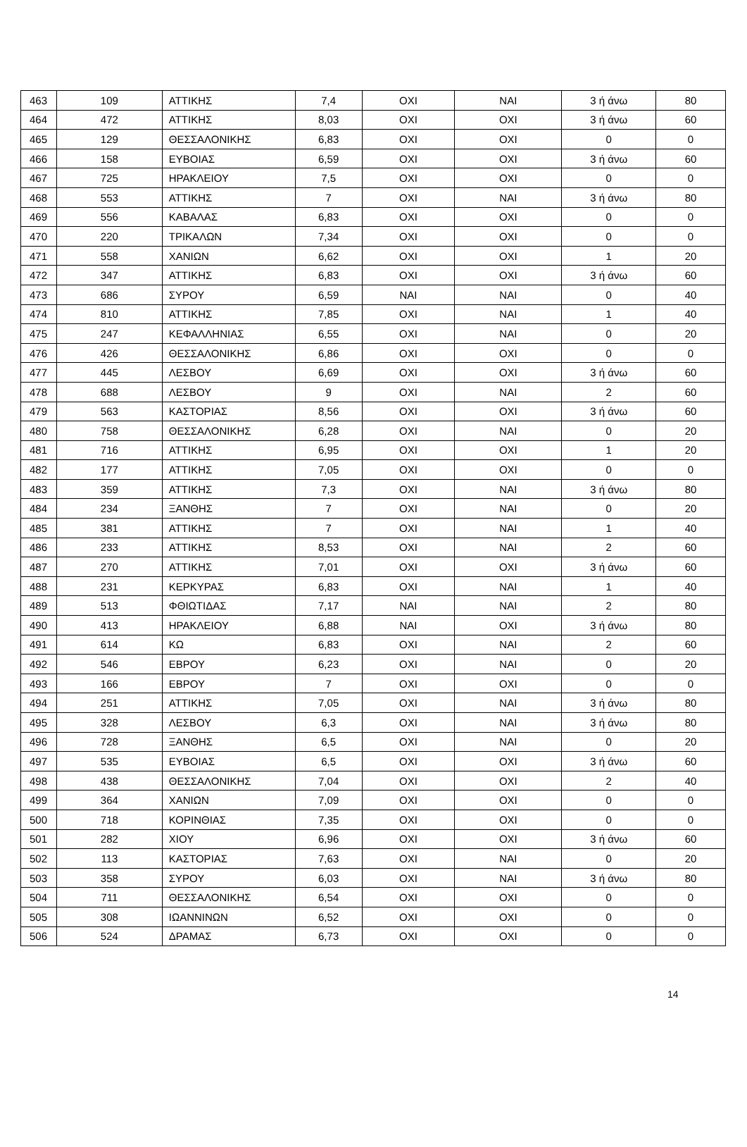| 463 | 109 | ΑΤΤΙΚΗΣ | 7,4 | ΟΧΙ | ΝΑΙ | 3 ή άνω | 80 |
| 464 | 472 | ΑΤΤΙΚΗΣ | 8,03 | ΟΧΙ | ΟΧΙ | 3 ή άνω | 60 |
| 465 | 129 | ΘΕΣΣΑΛΟΝΙΚΗΣ | 6,83 | ΟΧΙ | ΟΧΙ | 0 | 0 |
| 466 | 158 | ΕΥΒΟΙΑΣ | 6,59 | ΟΧΙ | ΟΧΙ | 3 ή άνω | 60 |
| 467 | 725 | ΗΡΑΚΛΕΙΟΥ | 7,5 | ΟΧΙ | ΟΧΙ | 0 | 0 |
| 468 | 553 | ΑΤΤΙΚΗΣ | 7 | ΟΧΙ | ΝΑΙ | 3 ή άνω | 80 |
| 469 | 556 | ΚΑΒΑΛΑΣ | 6,83 | ΟΧΙ | ΟΧΙ | 0 | 0 |
| 470 | 220 | ΤΡΙΚΑΛΩΝ | 7,34 | ΟΧΙ | ΟΧΙ | 0 | 0 |
| 471 | 558 | ΧΑΝΙΩΝ | 6,62 | ΟΧΙ | ΟΧΙ | 1 | 20 |
| 472 | 347 | ΑΤΤΙΚΗΣ | 6,83 | ΟΧΙ | ΟΧΙ | 3 ή άνω | 60 |
| 473 | 686 | ΣΥΡΟΥ | 6,59 | ΝΑΙ | ΝΑΙ | 0 | 40 |
| 474 | 810 | ΑΤΤΙΚΗΣ | 7,85 | ΟΧΙ | ΝΑΙ | 1 | 40 |
| 475 | 247 | ΚΕΦΑΛΛΗΝΙΑΣ | 6,55 | ΟΧΙ | ΝΑΙ | 0 | 20 |
| 476 | 426 | ΘΕΣΣΑΛΟΝΙΚΗΣ | 6,86 | ΟΧΙ | ΟΧΙ | 0 | 0 |
| 477 | 445 | ΛΕΣΒΟΥ | 6,69 | ΟΧΙ | ΟΧΙ | 3 ή άνω | 60 |
| 478 | 688 | ΛΕΣΒΟΥ | 9 | ΟΧΙ | ΝΑΙ | 2 | 60 |
| 479 | 563 | ΚΑΣΤΟΡΙΑΣ | 8,56 | ΟΧΙ | ΟΧΙ | 3 ή άνω | 60 |
| 480 | 758 | ΘΕΣΣΑΛΟΝΙΚΗΣ | 6,28 | ΟΧΙ | ΝΑΙ | 0 | 20 |
| 481 | 716 | ΑΤΤΙΚΗΣ | 6,95 | ΟΧΙ | ΟΧΙ | 1 | 20 |
| 482 | 177 | ΑΤΤΙΚΗΣ | 7,05 | ΟΧΙ | ΟΧΙ | 0 | 0 |
| 483 | 359 | ΑΤΤΙΚΗΣ | 7,3 | ΟΧΙ | ΝΑΙ | 3 ή άνω | 80 |
| 484 | 234 | ΞΑΝΘΗΣ | 7 | ΟΧΙ | ΝΑΙ | 0 | 20 |
| 485 | 381 | ΑΤΤΙΚΗΣ | 7 | ΟΧΙ | ΝΑΙ | 1 | 40 |
| 486 | 233 | ΑΤΤΙΚΗΣ | 8,53 | ΟΧΙ | ΝΑΙ | 2 | 60 |
| 487 | 270 | ΑΤΤΙΚΗΣ | 7,01 | ΟΧΙ | ΟΧΙ | 3 ή άνω | 60 |
| 488 | 231 | ΚΕΡΚΥΡΑΣ | 6,83 | ΟΧΙ | ΝΑΙ | 1 | 40 |
| 489 | 513 | ΦΘΙΩΤΙΔΑΣ | 7,17 | ΝΑΙ | ΝΑΙ | 2 | 80 |
| 490 | 413 | ΗΡΑΚΛΕΙΟΥ | 6,88 | ΝΑΙ | ΟΧΙ | 3 ή άνω | 80 |
| 491 | 614 | ΚΩ | 6,83 | ΟΧΙ | ΝΑΙ | 2 | 60 |
| 492 | 546 | ΕΒΡΟΥ | 6,23 | ΟΧΙ | ΝΑΙ | 0 | 20 |
| 493 | 166 | ΕΒΡΟΥ | 7 | ΟΧΙ | ΟΧΙ | 0 | 0 |
| 494 | 251 | ΑΤΤΙΚΗΣ | 7,05 | ΟΧΙ | ΝΑΙ | 3 ή άνω | 80 |
| 495 | 328 | ΛΕΣΒΟΥ | 6,3 | ΟΧΙ | ΝΑΙ | 3 ή άνω | 80 |
| 496 | 728 | ΞΑΝΘΗΣ | 6,5 | ΟΧΙ | ΝΑΙ | 0 | 20 |
| 497 | 535 | ΕΥΒΟΙΑΣ | 6,5 | ΟΧΙ | ΟΧΙ | 3 ή άνω | 60 |
| 498 | 438 | ΘΕΣΣΑΛΟΝΙΚΗΣ | 7,04 | ΟΧΙ | ΟΧΙ | 2 | 40 |
| 499 | 364 | ΧΑΝΙΩΝ | 7,09 | ΟΧΙ | ΟΧΙ | 0 | 0 |
| 500 | 718 | ΚΟΡΙΝΘΙΑΣ | 7,35 | ΟΧΙ | ΟΧΙ | 0 | 0 |
| 501 | 282 | ΧΙΟΥ | 6,96 | ΟΧΙ | ΟΧΙ | 3 ή άνω | 60 |
| 502 | 113 | ΚΑΣΤΟΡΙΑΣ | 7,63 | ΟΧΙ | ΝΑΙ | 0 | 20 |
| 503 | 358 | ΣΥΡΟΥ | 6,03 | ΟΧΙ | ΝΑΙ | 3 ή άνω | 80 |
| 504 | 711 | ΘΕΣΣΑΛΟΝΙΚΗΣ | 6,54 | ΟΧΙ | ΟΧΙ | 0 | 0 |
| 505 | 308 | ΙΩΑΝΝΙΝΩΝ | 6,52 | ΟΧΙ | ΟΧΙ | 0 | 0 |
| 506 | 524 | ΔΡΑΜΑΣ | 6,73 | ΟΧΙ | ΟΧΙ | 0 | 0 |
14